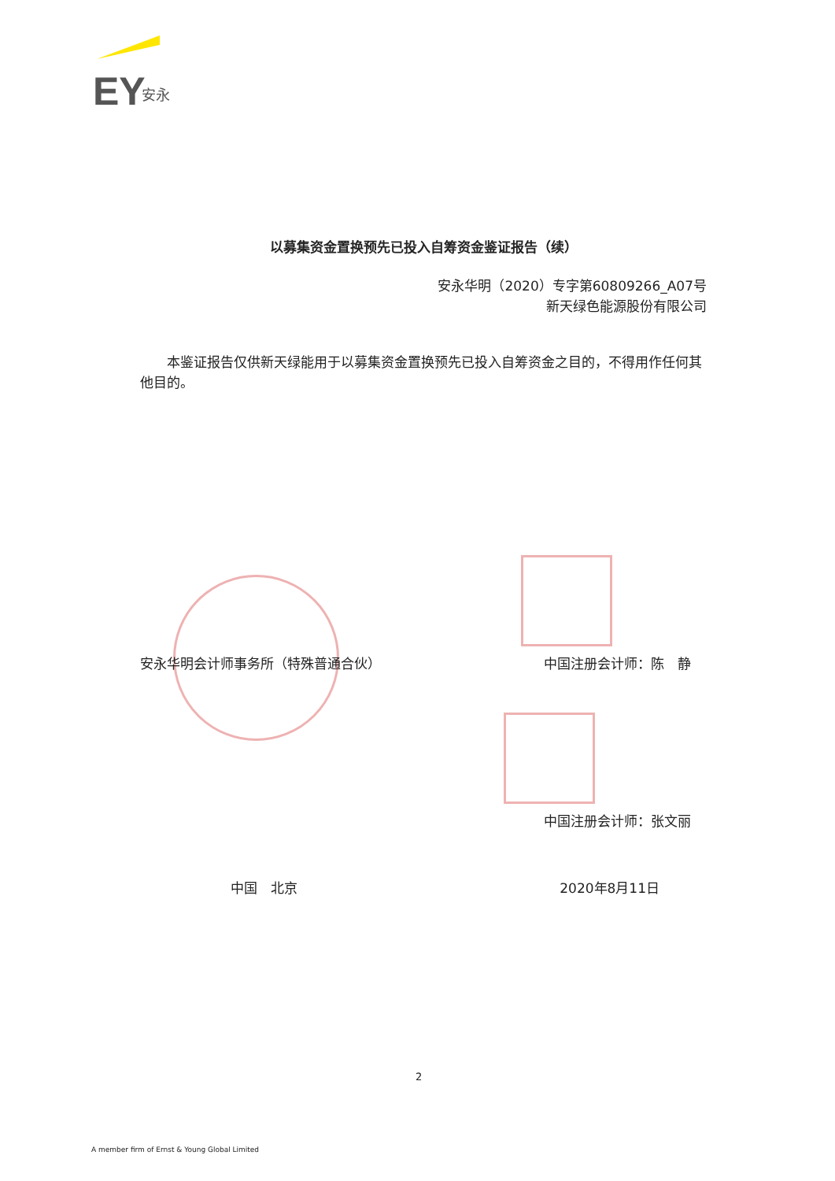EY
安永
以募集资金置换预先已投入自筹资金鉴证报告（续）
安永华明（2020）专字第60809266_A07号
新天绿色能源股份有限公司
本鉴证报告仅供新天绿能用于以募集资金置换预先已投入自筹资金之目的，不得用作任何其他目的。
安永华明会计师事务所（特殊普通合伙） 中国注册会计师：陈　静
中国注册会计师：张文丽
中国　北京 2020年8月11日
2
A member firm of Ernst & Young Global Limited